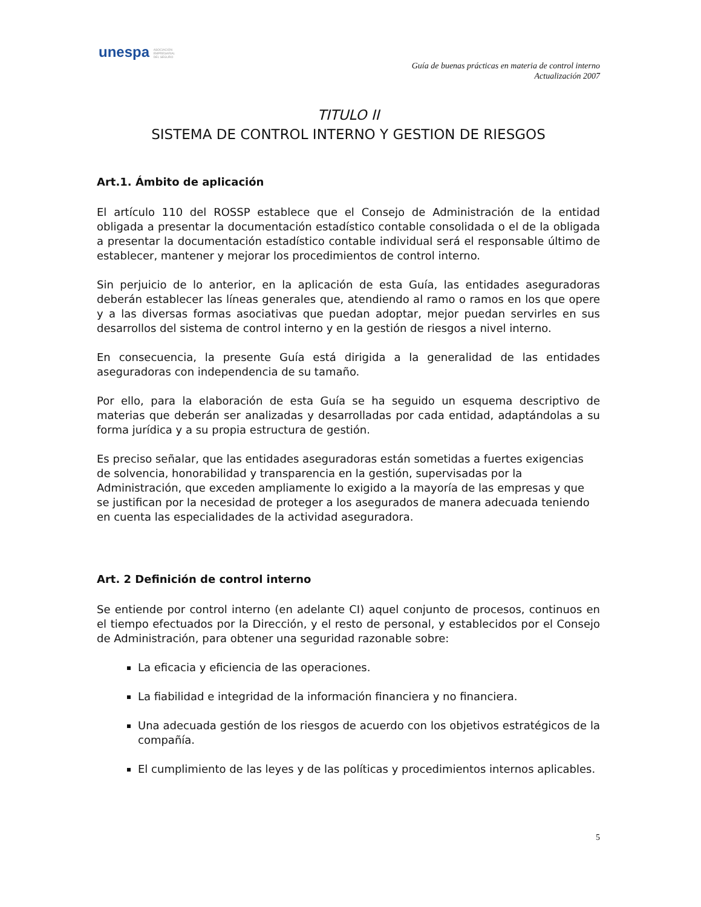unespa ASOCIACIÓN
EMPRESARIAL
DEL SEGURO
Guía de buenas prácticas en materia de control interno
Actualización 2007
TITULO II
SISTEMA DE CONTROL INTERNO Y GESTION DE RIESGOS
Art.1. Ámbito de aplicación
El artículo 110 del ROSSP establece que el Consejo de Administración de la entidad obligada a presentar la documentación estadístico contable consolidada o el de la obligada a presentar la documentación estadístico contable individual será el responsable último de establecer, mantener y mejorar los procedimientos de control interno.
Sin perjuicio de lo anterior, en la aplicación de esta Guía, las entidades aseguradoras deberán establecer las líneas generales que, atendiendo al ramo o ramos en los que opere y a las diversas formas asociativas que puedan adoptar, mejor puedan servirles en sus desarrollos del sistema de control interno y en la gestión de riesgos a nivel interno.
En consecuencia, la presente Guía está dirigida a la generalidad de las entidades aseguradoras con independencia de su tamaño.
Por ello, para la elaboración de esta Guía se ha seguido un esquema descriptivo de materias que deberán ser analizadas y desarrolladas por cada entidad, adaptándolas a su forma jurídica y a su propia estructura de gestión.
Es preciso señalar, que las entidades aseguradoras están sometidas a fuertes exigencias de solvencia, honorabilidad y transparencia en la gestión, supervisadas por la Administración, que exceden ampliamente lo exigido a la mayoría de las empresas y que se justifican por la necesidad de proteger a los asegurados de manera adecuada teniendo en cuenta las especialidades de la actividad aseguradora.
Art. 2 Definición de control interno
Se entiende por control interno (en adelante CI) aquel conjunto de procesos, continuos en el tiempo efectuados por la Dirección, y el resto de personal, y establecidos por el Consejo de Administración, para obtener una seguridad razonable sobre:
La eficacia y eficiencia de las operaciones.
La fiabilidad e integridad de la información financiera y no financiera.
Una adecuada gestión de los riesgos de acuerdo con los objetivos estratégicos de la compañía.
El cumplimiento de las leyes y de las políticas y procedimientos internos aplicables.
5